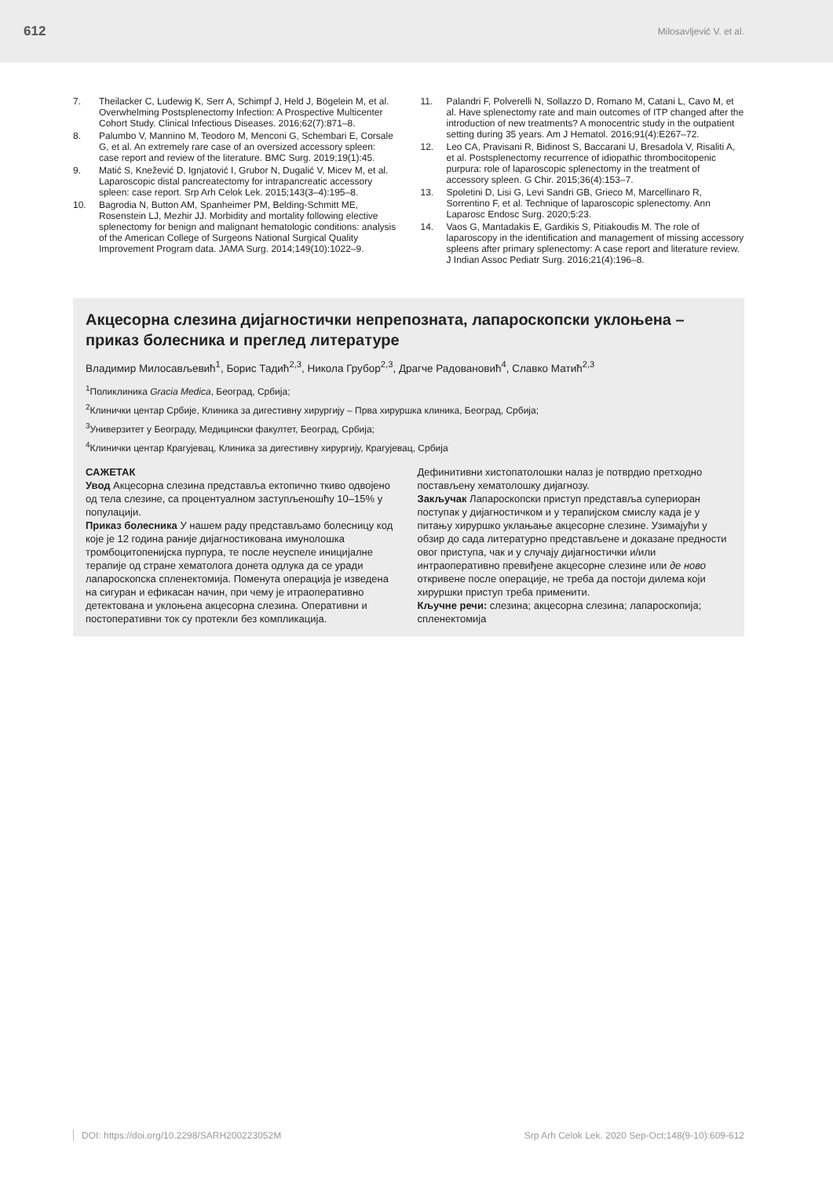612 Milosavljević V. et al.
7. Theilacker C, Ludewig K, Serr A, Schimpf J, Held J, Bögelein M, et al. Overwhelming Postsplenectomy Infection: A Prospective Multicenter Cohort Study. Clinical Infectious Diseases. 2016;62(7):871–8.
8. Palumbo V, Mannino M, Teodoro M, Menconi G, Schembari E, Corsale G, et al. An extremely rare case of an oversized accessory spleen: case report and review of the literature. BMC Surg. 2019;19(1):45.
9. Matić S, Knežević D, Ignjatović I, Grubor N, Dugalić V, Micev M, et al. Laparoscopic distal pancreatectomy for intrapancreatic accessory spleen: case report. Srp Arh Celok Lek. 2015;143(3–4):195–8.
10. Bagrodia N, Button AM, Spanheimer PM, Belding-Schmitt ME, Rosenstein LJ, Mezhir JJ. Morbidity and mortality following elective splenectomy for benign and malignant hematologic conditions: analysis of the American College of Surgeons National Surgical Quality Improvement Program data. JAMA Surg. 2014;149(10):1022–9.
11. Palandri F, Polverelli N, Sollazzo D, Romano M, Catani L, Cavo M, et al. Have splenectomy rate and main outcomes of ITP changed after the introduction of new treatments? A monocentric study in the outpatient setting during 35 years. Am J Hematol. 2016;91(4):E267–72.
12. Leo CA, Pravisani R, Bidinost S, Baccarani U, Bresadola V, Risaliti A, et al. Postsplenectomy recurrence of idiopathic thrombocitopenic purpura: role of laparoscopic splenectomy in the treatment of accessory spleen. G Chir. 2015;36(4):153–7.
13. Spoletini D, Lisi G, Levi Sandri GB, Grieco M, Marcellinaro R, Sorrentino F, et al. Technique of laparoscopic splenectomy. Ann Laparosc Endosc Surg. 2020;5:23.
14. Vaos G, Mantadakis E, Gardikis S, Pitiakoudis M. The role of laparoscopy in the identification and management of missing accessory spleens after primary splenectomy: A case report and literature review. J Indian Assoc Pediatr Surg. 2016;21(4):196–8.
Акцесорна слезина дијагностички непрепозната, лапароскопски уклоњена – приказ болесника и преглед литературе
Владимир Милосављевић<sup>1</sup>, Борис Тадић<sup>2,3</sup>, Никола Грубор<sup>2,3</sup>, Драгче Радовановић<sup>4</sup>, Славко Матић<sup>2,3</sup>
<sup>1</sup> Поликлиника Gracia Medica, Београд, Србија;
<sup>2</sup> Клинички центар Србије, Клиника за дигестивну хирургију – Прва хируршка клиника, Београд, Србија;
<sup>3</sup> Универзитет у Београду, Медицински факултет, Београд, Србија;
<sup>4</sup> Клинички центар Крагујевац, Клиника за дигестивну хирургију, Крагујевац, Србија
САЖЕТАК
Увод Акцесорна слезина представља ектопично ткиво одвојено од тела слезине, са процентуалном заступљеношћу 10–15% у популацији.
Приказ болесника У нашем раду представљамо болесницу код које је 12 година раније дијагностикована имунолошка тромбоцитопенијска пурпура, те после неуспеле иницијалне терапије од стране хематолога донета одлука да се уради лапароскопска спленектомија. Поменута операција је изведена на сигуран и ефикасан начин, при чему је итраоперативно детектована и уклоњена акцесорна слезина. Оперативни и постоперативни ток су протекли без компликација.
Дефинитивни хистопатолошки налаз је потврдио претходно постављену хематолошку дијагнозу.
Закључак Лапароскопски приступ представља супериоран поступак у дијагностичком и у терапијском смислу када је у питању хируршко уклањање акцесорне слезине. Узимајући у обзир до сада литературно представљене и доказане предности овог приступа, чак и у случају дијагностички и/или интраоперативно превиђене акцесорне слезине или де ново откривене после операције, не треба да постоји дилема који хируршки приступ треба применити.
Кључне речи: слезина; акцесорна слезина; лапароскопија; спленектомија
DOI: https://doi.org/10.2298/SARH200223052M Srp Arh Celok Lek. 2020 Sep-Oct;148(9-10):609-612